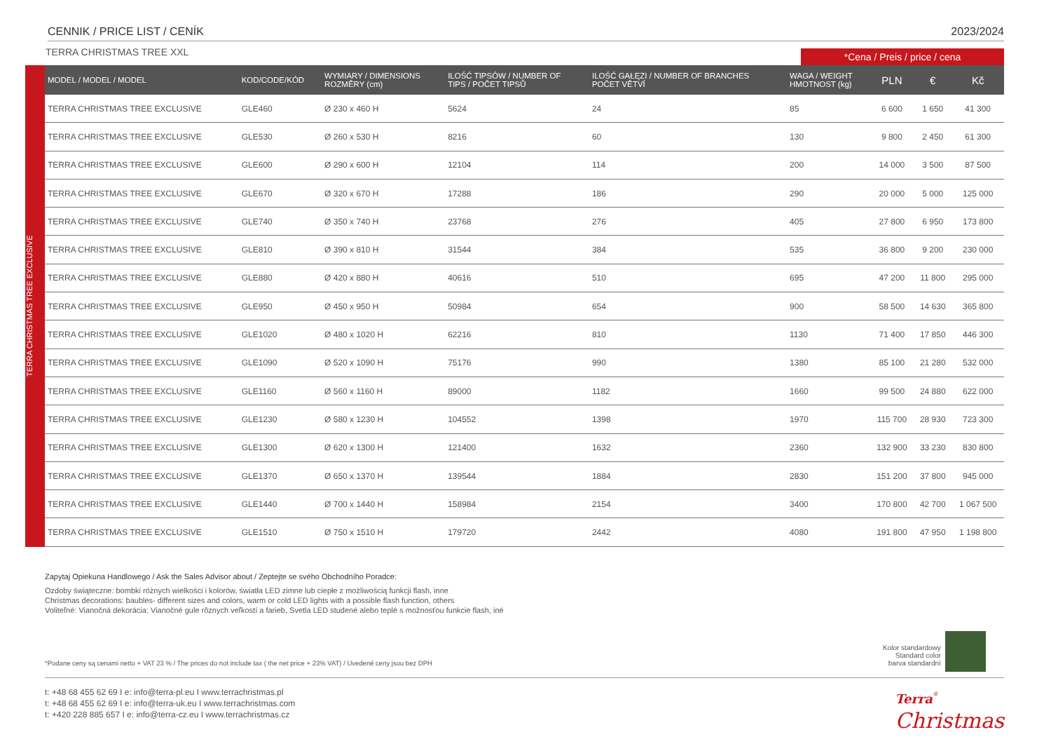CENNIK / PRICE LIST / CENÍK 2023/2024
TERRA CHRISTMAS TREE XXL *Cena / Preis / price / cena
TERRA CHRISTMAS TREE EXCLUSIVE
| MODEL / MODEL / MODEL | KOD/CODE/KÓD | WYMIARY / DIMENSIONS ROZMĚRY (cm) | ILOŚĆ TIPSÓW / NUMBER OF TIPS / POČET TIPSŮ | ILOŚĆ GAŁĘZI / NUMBER OF BRANCHES POČET VĚTVÍ | WAGA / WEIGHT HMOTNOST (kg) | PLN | € | Kč |
| --- | --- | --- | --- | --- | --- | --- | --- | --- |
| TERRA CHRISTMAS TREE EXCLUSIVE | GLE460 | Ø 230 x 460 H | 5624 | 24 | 85 | 6 600 | 1 650 | 41 300 |
| TERRA CHRISTMAS TREE EXCLUSIVE | GLE530 | Ø 260 x 530 H | 8216 | 60 | 130 | 9 800 | 2 450 | 61 300 |
| TERRA CHRISTMAS TREE EXCLUSIVE | GLE600 | Ø 290 x 600 H | 12104 | 114 | 200 | 14 000 | 3 500 | 87 500 |
| TERRA CHRISTMAS TREE EXCLUSIVE | GLE670 | Ø 320 x 670 H | 17288 | 186 | 290 | 20 000 | 5 000 | 125 000 |
| TERRA CHRISTMAS TREE EXCLUSIVE | GLE740 | Ø 350 x 740 H | 23768 | 276 | 405 | 27 800 | 6 950 | 173 800 |
| TERRA CHRISTMAS TREE EXCLUSIVE | GLE810 | Ø 390 x 810 H | 31544 | 384 | 535 | 36 800 | 9 200 | 230 000 |
| TERRA CHRISTMAS TREE EXCLUSIVE | GLE880 | Ø 420 x 880 H | 40616 | 510 | 695 | 47 200 | 11 800 | 295 000 |
| TERRA CHRISTMAS TREE EXCLUSIVE | GLE950 | Ø 450 x 950 H | 50984 | 654 | 900 | 58 500 | 14 630 | 365 800 |
| TERRA CHRISTMAS TREE EXCLUSIVE | GLE1020 | Ø 480 x 1020 H | 62216 | 810 | 1130 | 71 400 | 17 850 | 446 300 |
| TERRA CHRISTMAS TREE EXCLUSIVE | GLE1090 | Ø 520 x 1090 H | 75176 | 990 | 1380 | 85 100 | 21 280 | 532 000 |
| TERRA CHRISTMAS TREE EXCLUSIVE | GLE1160 | Ø 560 x 1160 H | 89000 | 1182 | 1660 | 99 500 | 24 880 | 622 000 |
| TERRA CHRISTMAS TREE EXCLUSIVE | GLE1230 | Ø 580 x 1230 H | 104552 | 1398 | 1970 | 115 700 | 28 930 | 723 300 |
| TERRA CHRISTMAS TREE EXCLUSIVE | GLE1300 | Ø 620 x 1300 H | 121400 | 1632 | 2360 | 132 900 | 33 230 | 830 800 |
| TERRA CHRISTMAS TREE EXCLUSIVE | GLE1370 | Ø 650 x 1370 H | 139544 | 1884 | 2830 | 151 200 | 37 800 | 945 000 |
| TERRA CHRISTMAS TREE EXCLUSIVE | GLE1440 | Ø 700 x 1440 H | 158984 | 2154 | 3400 | 170 800 | 42 700 | 1 067 500 |
| TERRA CHRISTMAS TREE EXCLUSIVE | GLE1510 | Ø 750 x 1510 H | 179720 | 2442 | 4080 | 191 800 | 47 950 | 1 198 800 |
Zapytaj Opiekuna Handlowego / Ask the Sales Advisor about / Zeptejte se svého Obchodního Poradce:
Ozdoby świąteczne: bombki różnych wielkości i kolorów, światła LED zimne lub ciepłe z możliwością funkcji flash, inne
Christmas decorations: baubles- different sizes and colors, warm or cold LED lights with a possible flash function, others
Voliteľné: Vianočná dekorácia: Vianočné gule rôznych veľkostí a farieb, Svetla LED studené alebo teplé s možnosťou funkcie flash, iné
*Podane ceny są cenami netto + VAT 23 % / The prices do not include tax ( the net price + 23% VAT) / Uvedené ceny jsou bez DPH
Kolor standardowy
Standard color
barva standardní
t: +48 68 455 62 69 I e: info@terra-pl.eu I www.terrachristmas.pl
t: +48 68 455 62 69 I e: info@terra-uk.eu I www.terrachristmas.com
t: +420 228 885 657 I e: info@terra-cz.eu I www.terrachristmas.cz
Terra<sup>®</sup>
Christmas